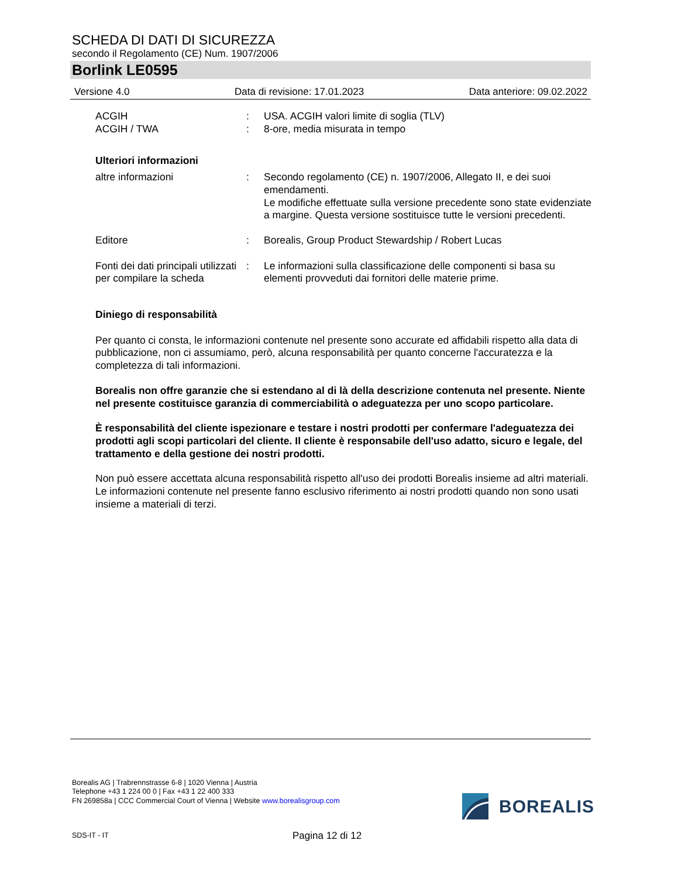SCHEDA DI DATI DI SICUREZZA
secondo il Regolamento (CE) Num. 1907/2006
Borlink LE0595
Versione 4.0 Data di revisione: 17.01.2023 Data anteriore: 09.02.2022
ACGIH
ACGIH / TWA
:
:
USA. ACGIH valori limite di soglia (TLV)
8-ore, media misurata in tempo
Ulteriori informazioni
altre informazioni : Secondo regolamento (CE) n. 1907/2006, Allegato II, e dei suoi emendamenti.
Le modifiche effettuate sulla versione precedente sono state evidenziate a margine. Questa versione sostituisce tutte le versioni precedenti.
Editore : Borealis, Group Product Stewardship / Robert Lucas
Fonti dei dati principali utilizzati per compilare la scheda
: Le informazioni sulla classificazione delle componenti si basa su elementi provveduti dai fornitori delle materie prime.
Diniego di responsabilità
Per quanto ci consta, le informazioni contenute nel presente sono accurate ed affidabili rispetto alla data di pubblicazione, non ci assumiamo, però, alcuna responsabilità per quanto concerne l'accuratezza e la completezza di tali informazioni.
Borealis non offre garanzie che si estendano al di là della descrizione contenuta nel presente. Niente nel presente costituisce garanzia di commerciabilità o adeguatezza per uno scopo particolare.
È responsabilità del cliente ispezionare e testare i nostri prodotti per confermare l'adeguatezza dei prodotti agli scopi particolari del cliente. Il cliente è responsabile dell'uso adatto, sicuro e legale, del trattamento e della gestione dei nostri prodotti.
Non può essere accettata alcuna responsabilità rispetto all'uso dei prodotti Borealis insieme ad altri materiali. Le informazioni contenute nel presente fanno esclusivo riferimento ai nostri prodotti quando non sono usati insieme a materiali di terzi.
Borealis AG | Trabrennstrasse 6-8 | 1020 Vienna | Austria
Telephone +43 1 224 00 0 | Fax +43 1 22 400 333
FN 269858a | CCC Commercial Court of Vienna | Website www.borealisgroup.com
BOREALIS
SDS-IT - IT Pagina 12 di 12